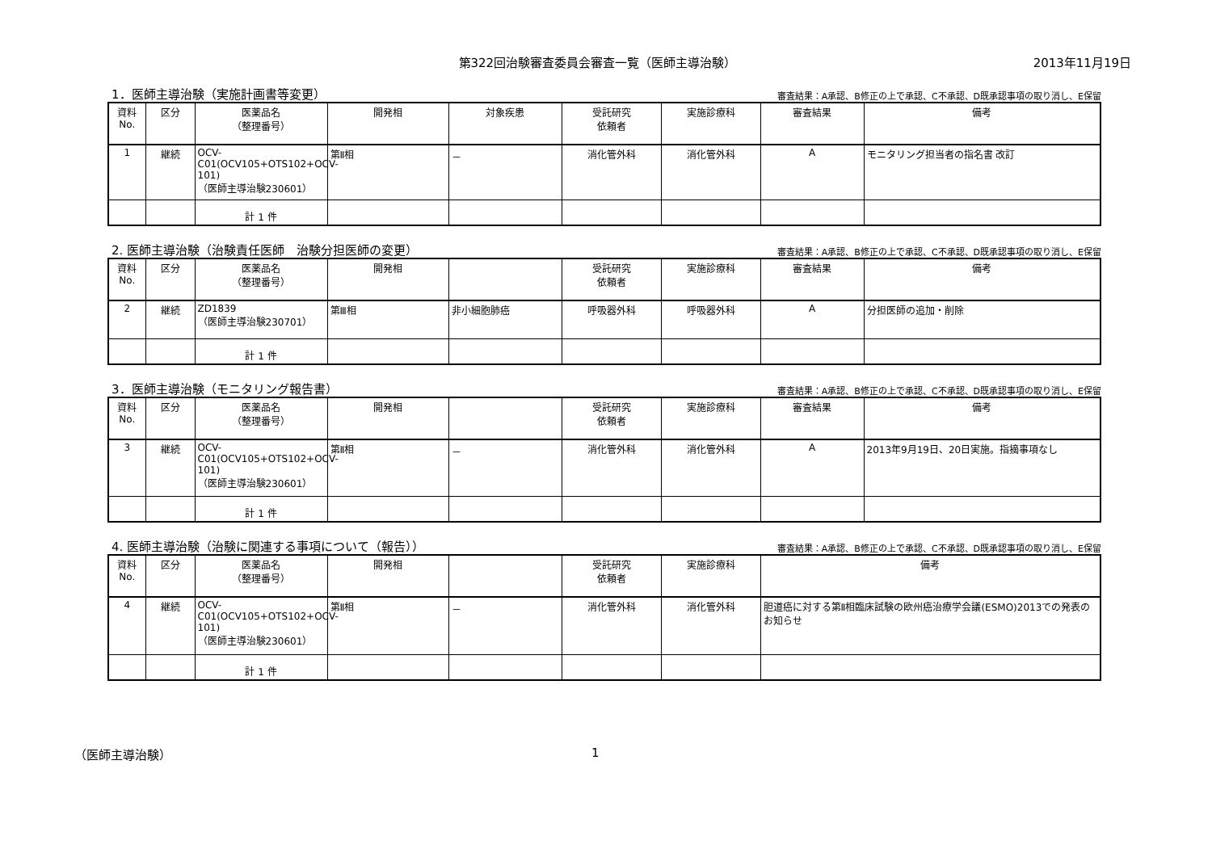第322回治験審査委員会審査一覧（医師主導治験）
2013年11月19日
1．医師主導治験（実施計画書等変更）
審査結果：A承認、B修正の上で承認、C不承認、D既承認事項の取り消し、E保留
| 資料 No. | 区分 | 医薬品名 （整理番号） | 開発相 | 対象疾患 | 受託研究 依頼者 | 実施診療科 | 審査結果 | 備考 |
| --- | --- | --- | --- | --- | --- | --- | --- | --- |
| 1 | 継続 | OCV-C01(OCV105+OTS102+OCV-101) （医師主導治験230601） | 第Ⅱ相 | － | 消化管外科 | 消化管外科 | A | モニタリング担当者の指名書 改訂 |
| | | 計 1 件 | | | | | | |
2. 医師主導治験（治験責任医師　治験分担医師の変更）
審査結果：A承認、B修正の上で承認、C不承認、D既承認事項の取り消し、E保留
| 資料 No. | 区分 | 医薬品名 （整理番号） | 開発相 | | 受託研究 依頼者 | 実施診療科 | 審査結果 | 備考 |
| --- | --- | --- | --- | --- | --- | --- | --- | --- |
| 2 | 継続 | ZD1839 （医師主導治験230701） | 第Ⅲ相 | 非小細胞肺癌 | 呼吸器外科 | 呼吸器外科 | A | 分担医師の追加・削除 |
| | | 計 1 件 | | | | | | |
3．医師主導治験（モニタリング報告書）
審査結果：A承認、B修正の上で承認、C不承認、D既承認事項の取り消し、E保留
| 資料 No. | 区分 | 医薬品名 （整理番号） | 開発相 | | 受託研究 依頼者 | 実施診療科 | 審査結果 | 備考 |
| --- | --- | --- | --- | --- | --- | --- | --- | --- |
| 3 | 継続 | OCV-C01(OCV105+OTS102+OCV-101) （医師主導治験230601） | 第Ⅱ相 | － | 消化管外科 | 消化管外科 | A | 2013年9月19日、20日実施。指摘事項なし |
| | | 計 1 件 | | | | | | |
4. 医師主導治験（治験に関連する事項について（報告））
審査結果：A承認、B修正の上で承認、C不承認、D既承認事項の取り消し、E保留
| 資料 No. | 区分 | 医薬品名 （整理番号） | 開発相 | | 受託研究 依頼者 | 実施診療科 | 備考 |
| --- | --- | --- | --- | --- | --- | --- | --- |
| 4 | 継続 | OCV-C01(OCV105+OTS102+OCV-101) （医師主導治験230601） | 第Ⅱ相 | － | 消化管外科 | 消化管外科 | 胆道癌に対する第Ⅱ相臨床試験の欧州癌治療学会議(ESMO)2013での発表のお知らせ |
| | | 計 1 件 | | | | | |
（医師主導治験） 1